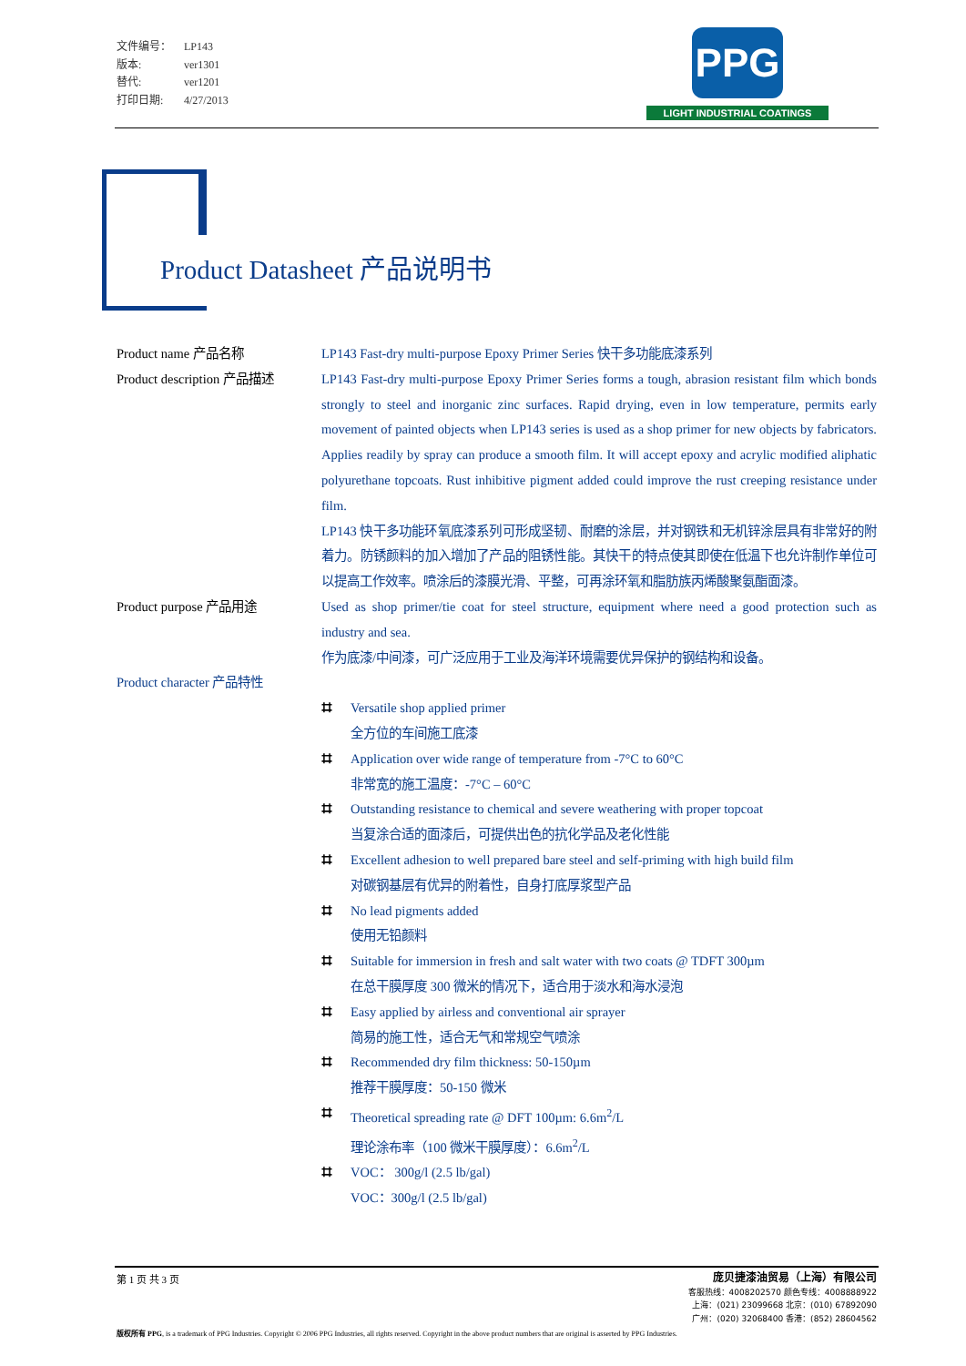文件编号： LP143
版本: ver1301
替代: ver1201
打印日期: 4/27/2013
PPG
LIGHT INDUSTRIAL COATINGS
Product Datasheet 产品说明书
Product name 产品名称 LP143 Fast-dry multi-purpose Epoxy Primer Series 快干多功能底漆系列
Product description 产品描述
LP143 Fast-dry multi-purpose Epoxy Primer Series forms a tough, abrasion resistant film which bonds strongly to steel and inorganic zinc surfaces. Rapid drying, even in low temperature, permits early movement of painted objects when LP143 series is used as a shop primer for new objects by fabricators. Applies readily by spray can produce a smooth film. It will accept epoxy and acrylic modified aliphatic polyurethane topcoats. Rust inhibitive pigment added could improve the rust creeping resistance under film.
LP143 快干多功能环氧底漆系列可形成坚韧、耐磨的涂层，并对钢铁和无机锌涂层具有非常好的附着力。防锈颜料的加入增加了产品的阻锈性能。其快干的特点使其即使在低温下也允许制作单位可以提高工作效率。喷涂后的漆膜光滑、平整，可再涂环氧和脂肪族丙烯酸聚氨酯面漆。
Product purpose 产品用途 Used as shop primer/tie coat for steel structure, equipment where need a good protection such as industry and sea.
作为底漆/中间漆，可广泛应用于工业及海洋环境需要优异保护的钢结构和设备。
Product character 产品特性
⌗ Versatile shop applied primer
全方位的车间施工底漆
⌗ Application over wide range of temperature from -7°C to 60°C
非常宽的施工温度：-7°C – 60°C
⌗ Outstanding resistance to chemical and severe weathering with proper topcoat
当复涂合适的面漆后，可提供出色的抗化学品及老化性能
⌗ Excellent adhesion to well prepared bare steel and self-priming with high build film
对碳钢基层有优异的附着性，自身打底厚浆型产品
⌗ No lead pigments added
使用无铅颜料
⌗ Suitable for immersion in fresh and salt water with two coats @ TDFT 300µm
在总干膜厚度 300 微米的情况下，适合用于淡水和海水浸泡
⌗ Easy applied by airless and conventional air sprayer
简易的施工性，适合无气和常规空气喷涂
⌗ Recommended dry film thickness: 50-150µm
推荐干膜厚度：50-150 微米
⌗ Theoretical spreading rate @ DFT 100µm: 6.6m<sup>2</sup>/L
理论涂布率（100 微米干膜厚度）：6.6m<sup>2</sup>/L
⌗ VOC： 300g/l (2.5 lb/gal)
VOC：300g/l (2.5 lb/gal)
第 1 页 共 3 页
庞贝捷漆油贸易（上海）有限公司
客服热线：4008202570 颜色专线：4008888922
上海：(021) 23099668 北京：(010) 67892090
广州：(020) 32068400 香港：(852) 28604562
版权所有 PPG, is a trademark of PPG Industries. Copyright © 2006 PPG Industries, all rights reserved. Copyright in the above product numbers that are original is asserted by PPG Industries.